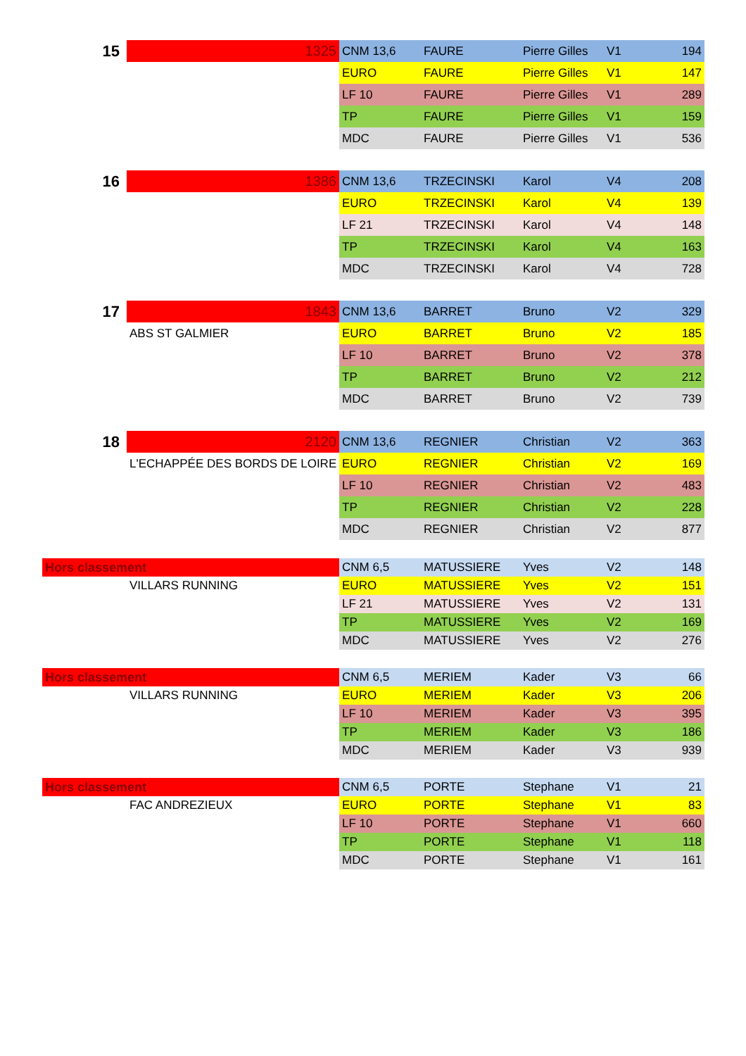| 15 | 1325 | CNM 13,6 | FAURE | Pierre Gilles | V1 | 194 |
| | | EURO | FAURE | Pierre Gilles | V1 | 147 |
| | | LF 10 | FAURE | Pierre Gilles | V1 | 289 |
| | | TP | FAURE | Pierre Gilles | V1 | 159 |
| | | MDC | FAURE | Pierre Gilles | V1 | 536 |
| 16 | 1386 | CNM 13,6 | TRZECINSKI | Karol | V4 | 208 |
| | | EURO | TRZECINSKI | Karol | V4 | 139 |
| | | LF 21 | TRZECINSKI | Karol | V4 | 148 |
| | | TP | TRZECINSKI | Karol | V4 | 163 |
| | | MDC | TRZECINSKI | Karol | V4 | 728 |
| 17 | 1843 | CNM 13,6 | BARRET | Bruno | V2 | 329 |
| | ABS ST GALMIER | EURO | BARRET | Bruno | V2 | 185 |
| | | LF 10 | BARRET | Bruno | V2 | 378 |
| | | TP | BARRET | Bruno | V2 | 212 |
| | | MDC | BARRET | Bruno | V2 | 739 |
| 18 | 2120 | CNM 13,6 | REGNIER | Christian | V2 | 363 |
| | L'ECHAPPÉE DES BORDS DE LOIRE | EURO | REGNIER | Christian | V2 | 169 |
| | | LF 10 | REGNIER | Christian | V2 | 483 |
| | | TP | REGNIER | Christian | V2 | 228 |
| | | MDC | REGNIER | Christian | V2 | 877 |
| Hors classement | | CNM 6,5 | MATUSSIERE | Yves | V2 | 148 |
| | VILLARS RUNNING | EURO | MATUSSIERE | Yves | V2 | 151 |
| | | LF 21 | MATUSSIERE | Yves | V2 | 131 |
| | | TP | MATUSSIERE | Yves | V2 | 169 |
| | | MDC | MATUSSIERE | Yves | V2 | 276 |
| Hors classement | | CNM 6,5 | MERIEM | Kader | V3 | 66 |
| | VILLARS RUNNING | EURO | MERIEM | Kader | V3 | 206 |
| | | LF 10 | MERIEM | Kader | V3 | 395 |
| | | TP | MERIEM | Kader | V3 | 186 |
| | | MDC | MERIEM | Kader | V3 | 939 |
| Hors classement | | CNM 6,5 | PORTE | Stephane | V1 | 21 |
| | FAC ANDREZIEUX | EURO | PORTE | Stephane | V1 | 83 |
| | | LF 10 | PORTE | Stephane | V1 | 660 |
| | | TP | PORTE | Stephane | V1 | 118 |
| | | MDC | PORTE | Stephane | V1 | 161 |